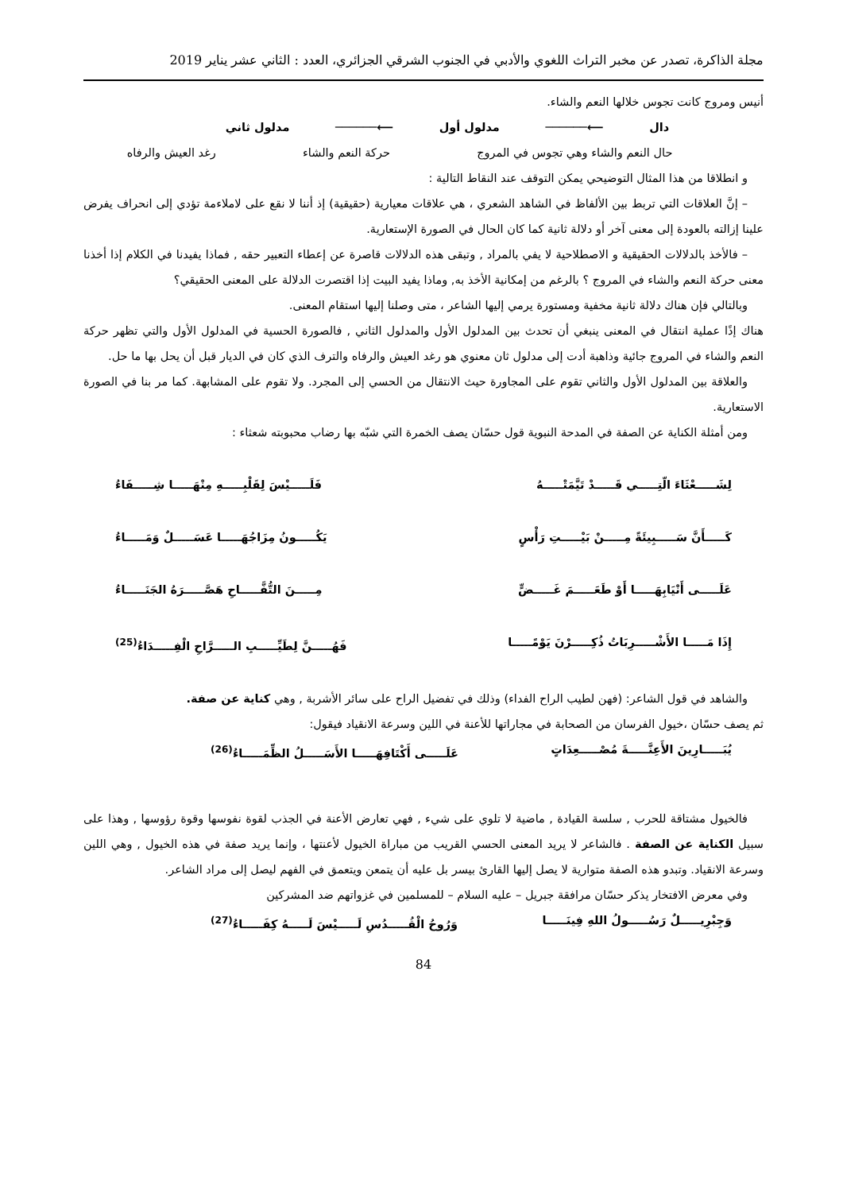مجلة الذاكرة، تصدر عن مخبر التراث اللغوي والأدبي في الجنوب الشرقي الجزائري، العدد : الثاني عشر يناير 2019
أنيس ومروج كانت تجوس خلالها النعم والشاء.
دال ⟵────── مدلول أول ⟵────── مدلول ثاني
حال النعم والشاء وهي تجوس في المروج حركة النعم والشاء رغد العيش والرفاه
و انطلاقا من هذا المثال التوضيحي يمكن التوقف عند النقاط التالية :
– إنَّ العلاقات التي تربط بين الألفاظ في الشاهد الشعري ، هي علاقات معيارية (حقيقية) إذ أننا لا نقع على لاملاءمة تؤدي إلى انحراف يفرض علينا إزالته بالعودة إلى معنى آخر أو دلالة ثانية كما كان الحال في الصورة الإستعارية.
– فالأخذ بالدلالات الحقيقية و الاصطلاحية لا يفي بالمراد , وتبقى هذه الدلالات قاصرة عن إعطاء التعبير حقه , فماذا يفيدنا في الكلام إذا أخذنا معنى حركة النعم والشاء في المروج ؟ بالرغم من إمكانية الأخذ به, وماذا يفيد البيت إذا اقتصرت الدلالة على المعنى الحقيقي؟
وبالتالي فإن هناك دلالة ثانية مخفية ومستورة يرمي إليها الشاعر ، متى وصلنا إليها استقام المعنى.
هناك إذًا عملية انتقال في المعنى ينبغي أن تحدث بين المدلول الأول والمدلول الثاني , فالصورة الحسية في المدلول الأول والتي تظهر حركة النعم والشاء في المروج جائية وذاهبة أدت إلى مدلول ثان معنوي هو رغد العيش والرفاه والترف الذي كان في الديار قبل أن يحل بها ما حل.
والعلاقة بين المدلول الأول والثاني تقوم على المجاورة حيث الانتقال من الحسي إلى المجرد. ولا تقوم على المشابهة. كما مر بنا في الصورة الاستعارية.
ومن أمثلة الكناية عن الصفة في المدحة النبوية قول حسّان يصف الخمرة التي شبّه بها رضاب محبوبته شعثاء :
لِشَـــــعْثَاءَ الّتِـــــي قَـــــدْ تَيَّمَتْـــــهُ فَلَـــــيْسَ لِقَلْبِـــــهِ مِنْهَـــــا شِـــــفَاءُ
كَـــــأَنَّ سَـــــبِيئَةً مِـــــنْ بَيْـــــتِ رَأْسٍ يَكُـــــونُ مِزَاجُهَـــــا عَسَـــــلٌ وَمَـــــاءُ
عَلَـــــى أَنْيَابِهَـــــا أَوْ طَعَـــــمَ غَـــــضٍّ مِـــــنَ التُّفَّـــــاحِ هَصَّـــــرَهُ الجَنَـــــاءُ
إِذَا مَـــــا الأَشْـــــرِبَاتُ ذُكِـــــرْنَ يَوْمًـــــا فَهُـــــنَّ لِطَيِّـــــبِ الـــــرَّاحِ الْفِـــــدَاءُ<sup>(25)</sup>
والشاهد في قول الشاعر: (فهن لطيب الراح الفداء) وذلك في تفضيل الراح على سائر الأشربة , وهي كناية عن صفة.
ثم يصف حسّان ،خيول الفرسان من الصحابة في مجاراتها للأعنة في اللين وسرعة الانقياد فيقول:
يُبَـــــارِينَ الأَعِنَّـــــةَ مُصْـــــعِدَاتٍ عَلَـــــى أَكْتَافِهَـــــا الأَسَـــــلُ الظِّمَـــــاءُ<sup>(26)</sup>
فالخيول مشتاقة للحرب , سلسة القيادة , ماضية لا تلوي على شيء , فهي تعارض الأعنة في الجذب لقوة نفوسها وقوة رؤوسها , وهذا على سبيل الكناية عن الصفة . فالشاعر لا يريد المعنى الحسي القريب من مباراة الخيول لأعنتها ، وإنما يريد صفة في هذه الخيول , وهي اللين وسرعة الانقياد. وتبدو هذه الصفة متوارية لا يصل إليها القارئ بيسر بل عليه أن يتمعن ويتعمق في الفهم ليصل إلى مراد الشاعر.
وفي معرض الافتخار يذكر حسّان مرافقة جبريل – عليه السلام – للمسلمين في غزواتهم ضد المشركين
وَجِبْرِيـــــلٌ رَسُـــــولُ اللهِ فِينَـــــا وَرُوحُ الْقُـــــدُسِ لَـــــيْسَ لَـــــهُ كِفَـــــاءُ<sup>(27)</sup>
84